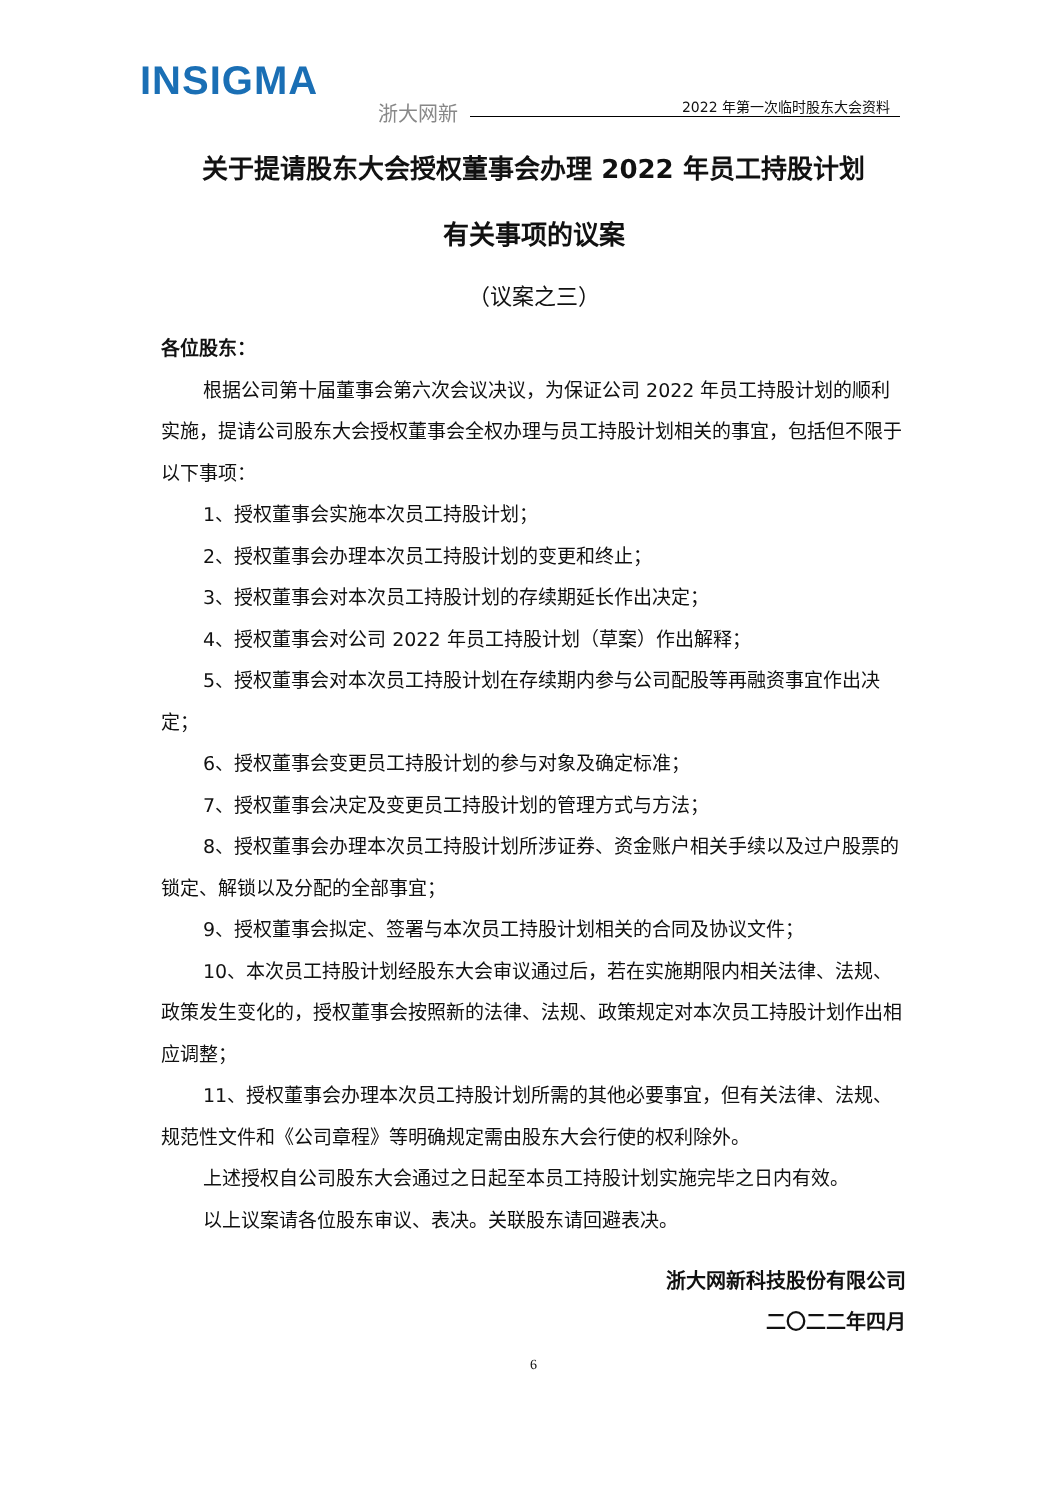INSIGMA
浙大网新 2022 年第一次临时股东大会资料
关于提请股东大会授权董事会办理 2022 年员工持股计划
有关事项的议案
（议案之三）
各位股东：
根据公司第十届董事会第六次会议决议，为保证公司 2022 年员工持股计划的顺利实施，提请公司股东大会授权董事会全权办理与员工持股计划相关的事宜，包括但不限于以下事项：
1、授权董事会实施本次员工持股计划；
2、授权董事会办理本次员工持股计划的变更和终止；
3、授权董事会对本次员工持股计划的存续期延长作出决定；
4、授权董事会对公司 2022 年员工持股计划（草案）作出解释；
5、授权董事会对本次员工持股计划在存续期内参与公司配股等再融资事宜作出决定；
6、授权董事会变更员工持股计划的参与对象及确定标准；
7、授权董事会决定及变更员工持股计划的管理方式与方法；
8、授权董事会办理本次员工持股计划所涉证券、资金账户相关手续以及过户股票的锁定、解锁以及分配的全部事宜；
9、授权董事会拟定、签署与本次员工持股计划相关的合同及协议文件；
10、本次员工持股计划经股东大会审议通过后，若在实施期限内相关法律、法规、政策发生变化的，授权董事会按照新的法律、法规、政策规定对本次员工持股计划作出相应调整；
11、授权董事会办理本次员工持股计划所需的其他必要事宜，但有关法律、法规、规范性文件和《公司章程》等明确规定需由股东大会行使的权利除外。
上述授权自公司股东大会通过之日起至本员工持股计划实施完毕之日内有效。
以上议案请各位股东审议、表决。关联股东请回避表决。
浙大网新科技股份有限公司
二〇二二年四月
6